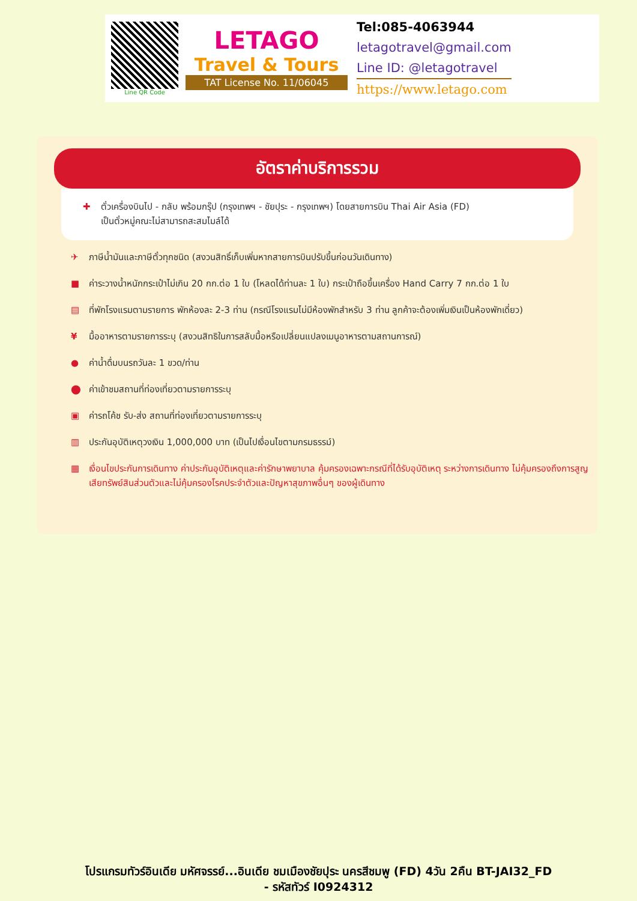Line QR Code
LETAGO
Travel & Tours
TAT License No. 11/06045
Tel:085-4063944
letagotravel@gmail.com
Line ID: @letagotravel
https://www.letago.com
อัตราค่าบริการรวม
✚ ตั๋วเครื่องบินไป - กลับ พร้อมกรุ๊ป (กรุงเทพฯ - ชัยปุระ - กรุงเทพฯ) โดยสายการบิน Thai Air Asia (FD)
เป็นตั๋วหมู่คณะไม่สามารถสะสมไมล์ได้
✈ ภาษีน้ำมันและภาษีตั๋วทุกชนิด (สงวนสิทธิ์เก็บเพิ่มหากสายการบินปรับขึ้นก่อนวันเดินทาง)
■ ค่าระวางน้ำหนักกระเป๋าไม่เกิน 20 กก.ต่อ 1 ใบ (โหลดได้ท่านละ 1 ใบ) กระเป๋าถือขึ้นเครื่อง Hand Carry 7 กก.ต่อ 1 ใบ
▤ ที่พักโรงแรมตามรายการ พักห้องละ 2-3 ท่าน (กรณีโรงแรมไม่มีห้องพักสำหรับ 3 ท่าน ลูกค้าจะต้องเพิ่มเงินเป็นห้องพักเดี่ยว)
¥ มื้ออาหารตามรายการระบุ (สงวนสิทธิในการสลับมื้อหรือเปลี่ยนแปลงเมนูอาหารตามสถานการณ์)
● ค่าน้ำดื่มบนรถวันละ 1 ขวด/ท่าน
⬤ ค่าเข้าชมสถานที่ท่องเที่ยวตามรายการระบุ
▣ ค่ารถโค้ช รับ-ส่ง สถานที่ท่องเที่ยวตามรายการระบุ
▥ ประกันอุบัติเหตุวงเงิน 1,000,000 บาท (เป็นไปเงื่อนไขตามกรมธรรม์)
▦ เงื่อนไขประกันการเดินทาง ค่าประกันอุบัติเหตุและค่ารักษาพยาบาล คุ้มครองเฉพาะกรณีที่ได้รับอุบัติเหตุ ระหว่างการเดินทาง ไม่คุ้มครองถึงการสูญเสียทรัพย์สินส่วนตัวและไม่คุ้มครองโรคประจำตัวและปัญหาสุขภาพอื่นๆ ของผู้เดินทาง
โปรแกรมทัวร์อินเดีย มหัศจรรย์...อินเดีย ชมเมืองชัยปุระ นครสีชมพู (FD) 4วัน 2คืน BT-JAI32_FD
- รหัสทัวร์ I0924312